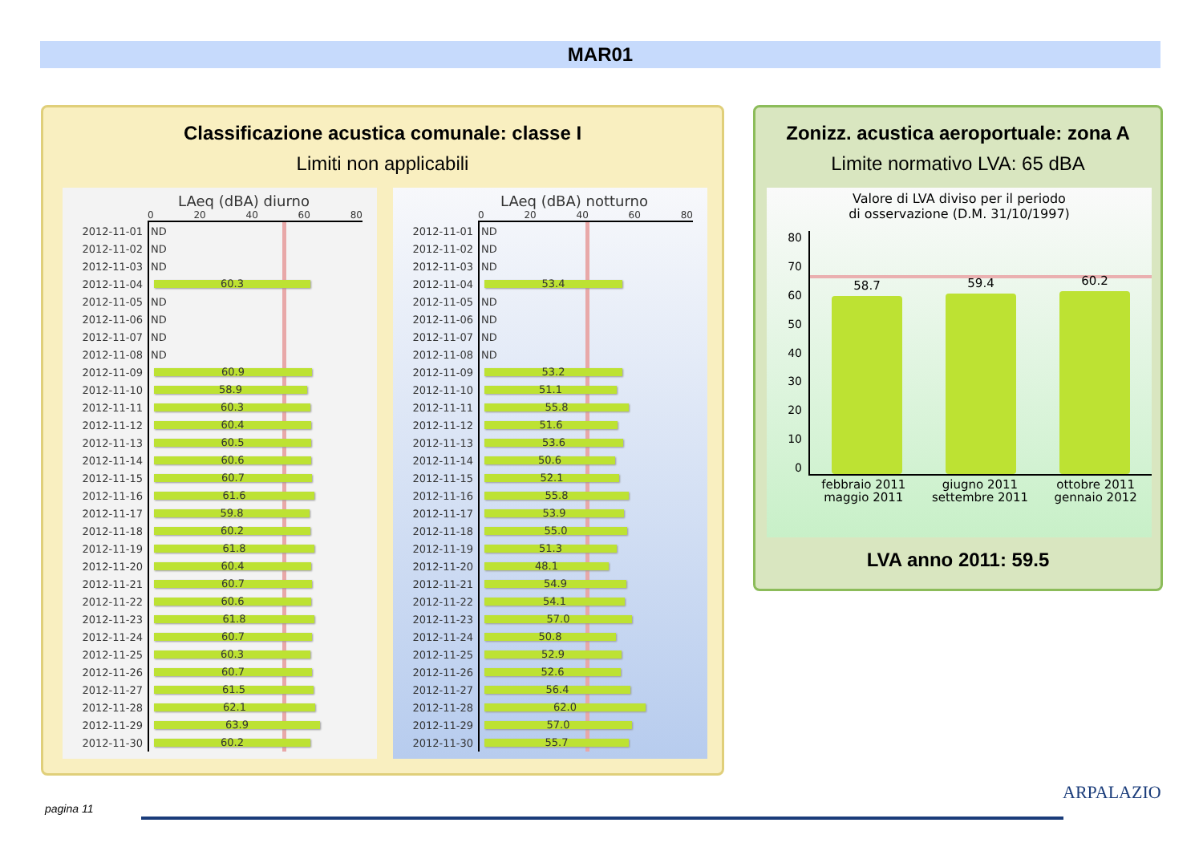MAR01
Classificazione acustica comunale: classe I
Limiti non applicabili
LAeq (dBA) diurno
0 20 40 60 80
2012-11-01
ND
2012-11-02
ND
2012-11-03
ND
2012-11-04
60.3
2012-11-05
ND
2012-11-06
ND
2012-11-07
ND
2012-11-08
ND
2012-11-09
60.9
2012-11-10
58.9
2012-11-11
60.3
2012-11-12
60.4
2012-11-13
60.5
2012-11-14
60.6
2012-11-15
60.7
2012-11-16
61.6
2012-11-17
59.8
2012-11-18
60.2
2012-11-19
61.8
2012-11-20
60.4
2012-11-21
60.7
2012-11-22
60.6
2012-11-23
61.8
2012-11-24
60.7
2012-11-25
60.3
2012-11-26
60.7
2012-11-27
61.5
2012-11-28
62.1
2012-11-29
63.9
2012-11-30
60.2
LAeq (dBA) notturno
0 20 40 60 80
2012-11-01
ND
2012-11-02
ND
2012-11-03
ND
2012-11-04
53.4
2012-11-05
ND
2012-11-06
ND
2012-11-07
ND
2012-11-08
ND
2012-11-09
53.2
2012-11-10
51.1
2012-11-11
55.8
2012-11-12
51.6
2012-11-13
53.6
2012-11-14
50.6
2012-11-15
52.1
2012-11-16
55.8
2012-11-17
53.9
2012-11-18
55.0
2012-11-19
51.3
2012-11-20
48.1
2012-11-21
54.9
2012-11-22
54.1
2012-11-23
57.0
2012-11-24
50.8
2012-11-25
52.9
2012-11-26
52.6
2012-11-27
56.4
2012-11-28
62.0
2012-11-29
57.0
2012-11-30
55.7
Zonizz. acustica aeroportuale: zona A
Limite normativo LVA: 65 dBA
Valore di LVA diviso per il periodo
di osservazione (D.M. 31/10/1997)
80
70
60
50
40
30
20
10
0
58.7
59.4
60.2
febbraio 2011
maggio 2011 giugno 2011
settembre 2011 ottobre 2011
gennaio 2012
LVA anno 2011: 59.5
pagina 11
ARPALAZIO